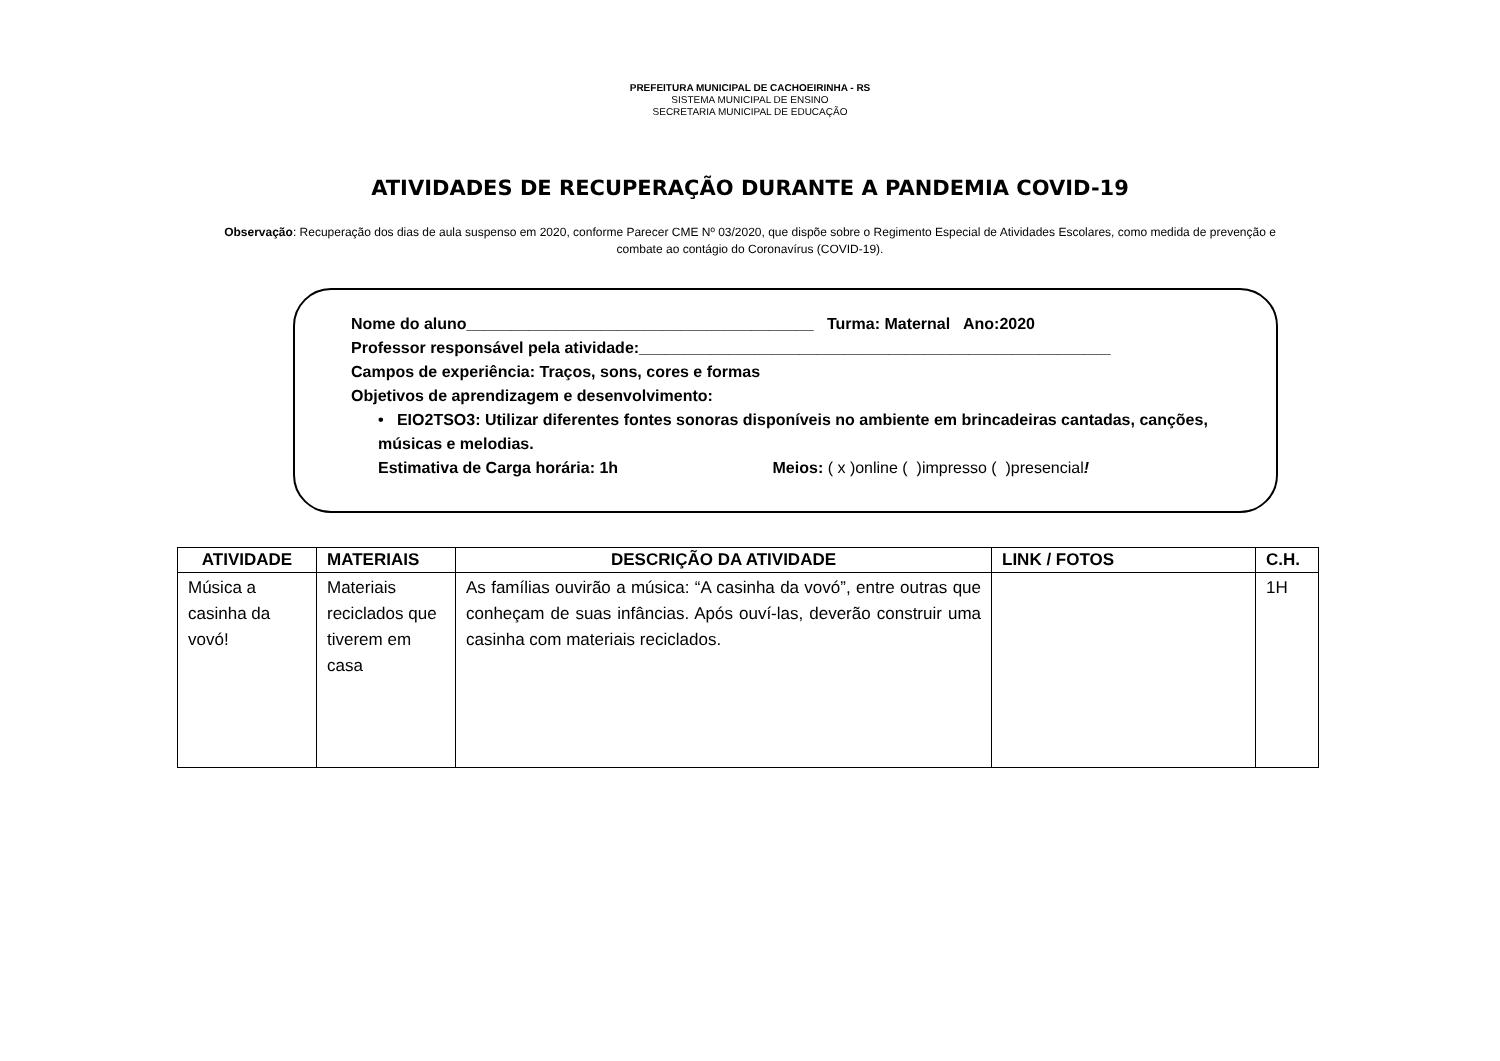PREFEITURA MUNICIPAL DE CACHOEIRINHA - RS
SISTEMA MUNICIPAL DE ENSINO
SECRETARIA MUNICIPAL DE EDUCAÇÃO
ATIVIDADES DE RECUPERAÇÃO DURANTE A PANDEMIA COVID-19
Observação: Recuperação dos dias de aula suspenso em 2020, conforme Parecer CME Nº 03/2020, que dispõe sobre o Regimento Especial de Atividades Escolares, como medida de prevenção e combate ao contágio do Coronavírus (COVID-19).
Nome do aluno_______________________________________ Turma: Maternal Ano:2020
Professor responsável pela atividade:_____________________________________________________
Campos de experiência: Traços, sons, cores e formas
Objetivos de aprendizagem e desenvolvimento:
• EIO2TSO3: Utilizar diferentes fontes sonoras disponíveis no ambiente em brincadeiras cantadas, canções, músicas e melodias.
Estimativa de Carga horária: 1h Meios: ( x )online ( )impresso ( )presencial!
| ATIVIDADE | MATERIAIS | DESCRIÇÃO DA ATIVIDADE | LINK / FOTOS | C.H. |
| --- | --- | --- | --- | --- |
| Música a casinha da vovó! | Materiais reciclados que tiverem em casa | As famílias ouvirão a música: “A casinha da vovó”, entre outras que conheçam de suas infâncias. Após ouví-las, deverão construir uma casinha com materiais reciclados. | | 1H |